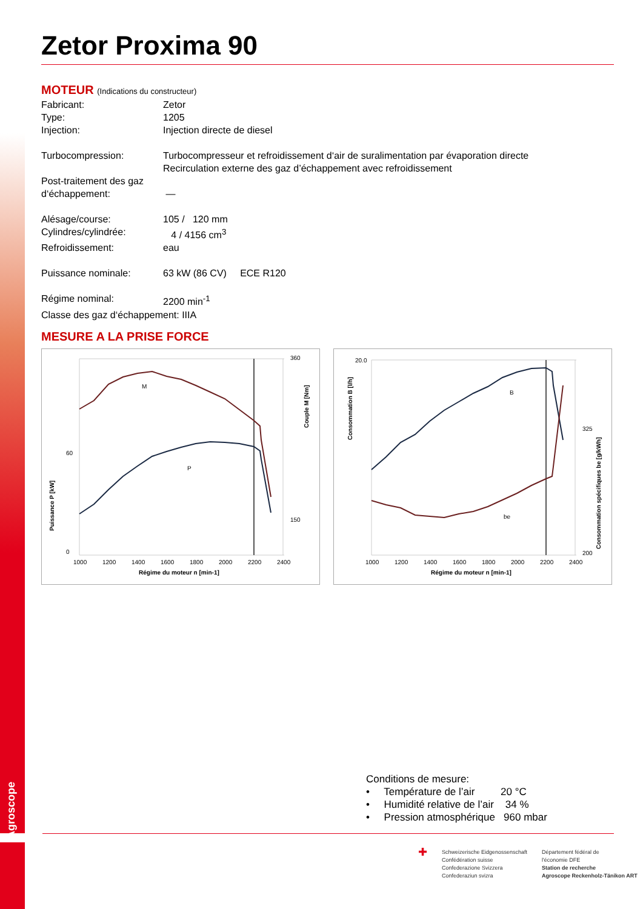Agroscope
Zetor Proxima 90
MOTEUR (Indications du constructeur)
Fabricant: Zetor
Type: 1205
Injection: Injection directe de diesel
Turbocompression: Turbocompresseur et refroidissement d‘air de suralimentation par évaporation directe
Recirculation externe des gaz d’échappement avec refroidissement
Post-traitement des gaz d‘échappement:
—
Alésage/course: 105 / 120 mm
Cylindres/cylindrée: 4 / 4156 cm<sup>3</sup>
Refroidissement: eau
Puissance nominale: 63 kW (86 CV) ECE R120
Régime nominal: 2200 min<sup>-1</sup>
Classe des gaz d‘échappement: IIIA
MESURE A LA PRISE FORCE
M
P
60
0
360
150
1000
1200
1400
1600
1800
2000
2200
2400
Régime du moteur n [min-1]
Puissance P [kW]
Couple M [Nm]
B
be
20.0
200
325
1000
1200
1400
1600
1800
2000
2200
2400
Régime du moteur n [min-1]
Consommation B [l/h]
Consommation spécifiques be [g/kWh]
Conditions de mesure:
• Température de l’air 20 °C
• Humidité relative de l’air 34 %
• Pression atmosphérique 960 mbar
✚
Schweizerische Eidgenossenschaft
Confédération suisse
Confederazione Svizzera
Confederaziun svizra
Département fédéral de
l'économie DFE
Station de recherche
Agroscope Reckenholz-Tänikon ART